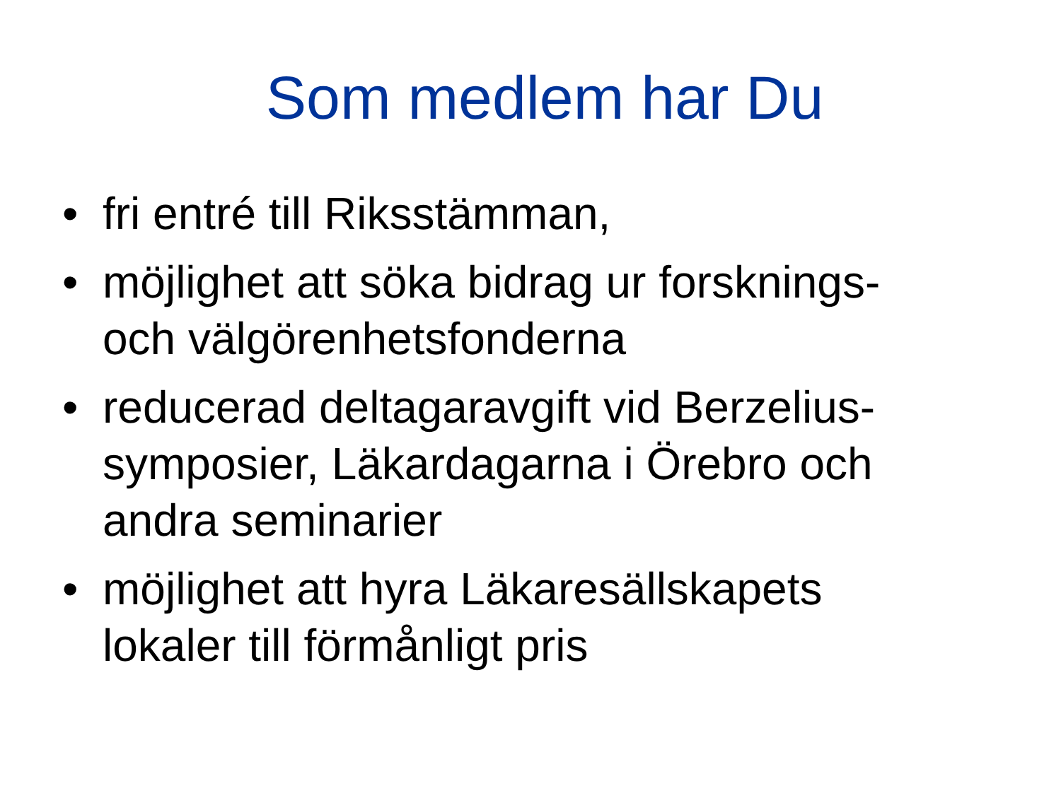Som medlem har Du
• fri entré till Riksstämman,
• möjlighet att söka bidrag ur forsknings- och välgörenhetsfonderna
• reducerad deltagaravgift vid Berzelius-symposier, Läkardagarna i Örebro och andra seminarier
• möjlighet att hyra Läkaresällskapets lokaler till förmånligt pris